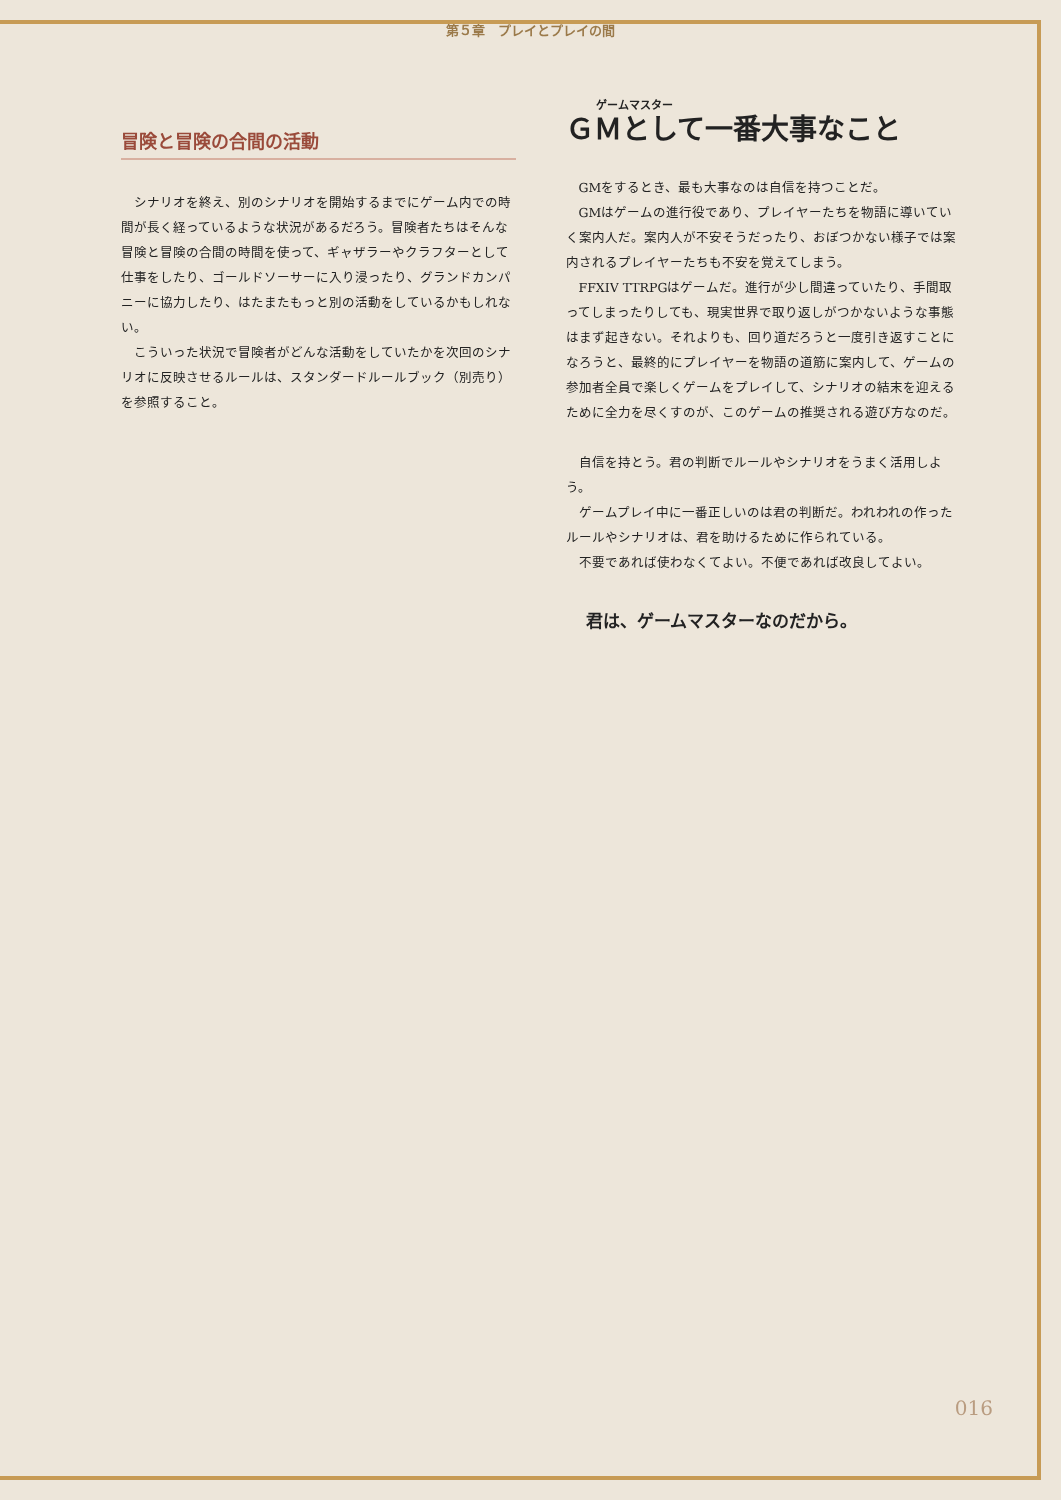第５章　プレイとプレイの間
冒険と冒険の合間の活動
シナリオを終え、別のシナリオを開始するまでにゲーム内での時間が長く経っているような状況があるだろう。冒険者たちはそんな冒険と冒険の合間の時間を使って、ギャザラーやクラフターとして仕事をしたり、ゴールドソーサーに入り浸ったり、グランドカンパニーに協力したり、はたまたもっと別の活動をしているかもしれない。
こういった状況で冒険者がどんな活動をしていたかを次回のシナリオに反映させるルールは、スタンダードルールブック（別売り）を参照すること。
ゲームマスター
ＧＭとして一番大事なこと
GMをするとき、最も大事なのは自信を持つことだ。
GMはゲームの進行役であり、プレイヤーたちを物語に導いていく案内人だ。案内人が不安そうだったり、おぼつかない様子では案内されるプレイヤーたちも不安を覚えてしまう。
FFXIV TTRPGはゲームだ。進行が少し間違っていたり、手間取ってしまったりしても、現実世界で取り返しがつかないような事態はまず起きない。それよりも、回り道だろうと一度引き返すことになろうと、最終的にプレイヤーを物語の道筋に案内して、ゲームの参加者全員で楽しくゲームをプレイして、シナリオの結末を迎えるために全力を尽くすのが、このゲームの推奨される遊び方なのだ。
自信を持とう。君の判断でルールやシナリオをうまく活用しよう。
ゲームプレイ中に一番正しいのは君の判断だ。われわれの作ったルールやシナリオは、君を助けるために作られている。
不要であれば使わなくてよい。不便であれば改良してよい。
君は、ゲームマスターなのだから。
016